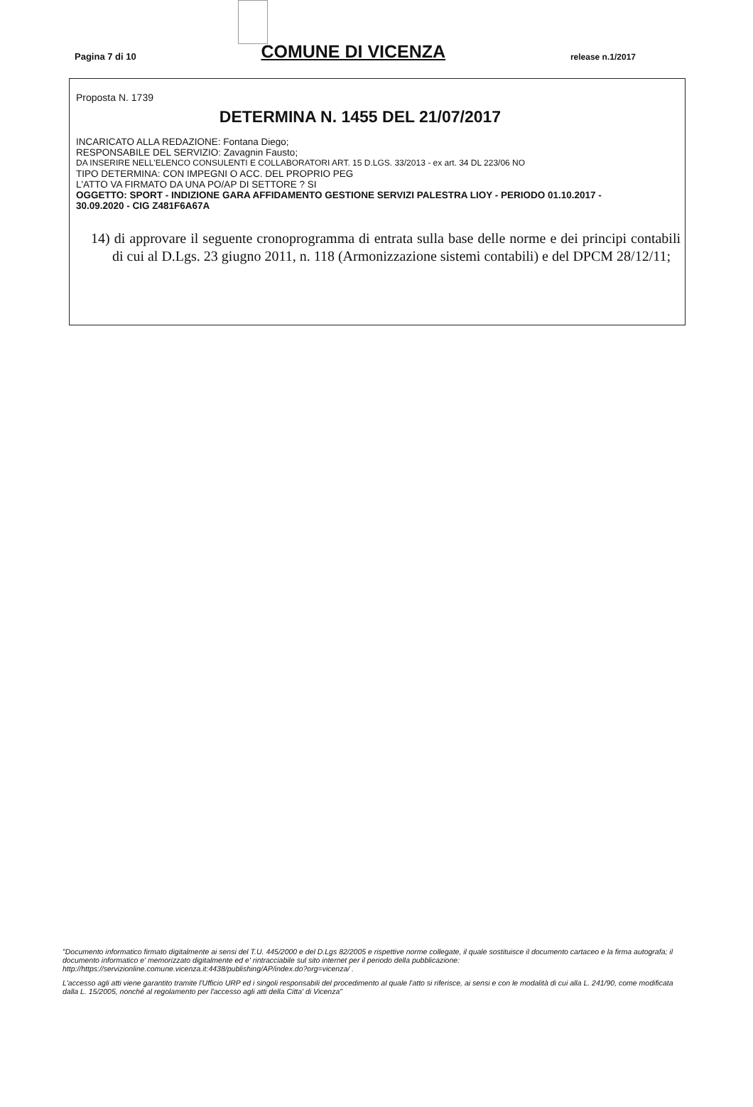Pagina 7 di 10 COMUNE DI VICENZA release n.1/2017
Proposta N. 1739
DETERMINA N. 1455 DEL 21/07/2017
INCARICATO ALLA REDAZIONE: Fontana Diego;
RESPONSABILE DEL SERVIZIO: Zavagnin Fausto;
DA INSERIRE NELL'ELENCO CONSULENTI E COLLABORATORI ART. 15 D.LGS. 33/2013 - ex art. 34 DL 223/06 NO
TIPO DETERMINA: CON IMPEGNI O ACC. DEL PROPRIO PEG
L'ATTO VA FIRMATO DA UNA PO/AP DI SETTORE ? SI
OGGETTO: SPORT - INDIZIONE GARA AFFIDAMENTO GESTIONE SERVIZI PALESTRA LIOY - PERIODO 01.10.2017 - 30.09.2020 - CIG Z481F6A67A
14) di approvare il seguente cronoprogramma di entrata sulla base delle norme e dei principi contabili di cui al D.Lgs. 23 giugno 2011, n. 118 (Armonizzazione sistemi contabili) e del DPCM 28/12/11;
"Documento informatico firmato digitalmente ai sensi del T.U. 445/2000 e del D.Lgs 82/2005 e rispettive norme collegate, il quale sostituisce il documento cartaceo e la firma autografa; il documento informatico e' memorizzato digitalmente ed e' rintracciabile sul sito internet per il periodo della pubblicazione: http://https://servizionline.comune.vicenza.it:4438/publishing/AP/index.do?org=vicenza/ .
L'accesso agli atti viene garantito tramite l'Ufficio URP ed i singoli responsabili del procedimento al quale l'atto si riferisce, ai sensi e con le modalità di cui alla L. 241/90, come modificata dalla L. 15/2005, nonché al regolamento per l'accesso agli atti della Citta' di Vicenza"